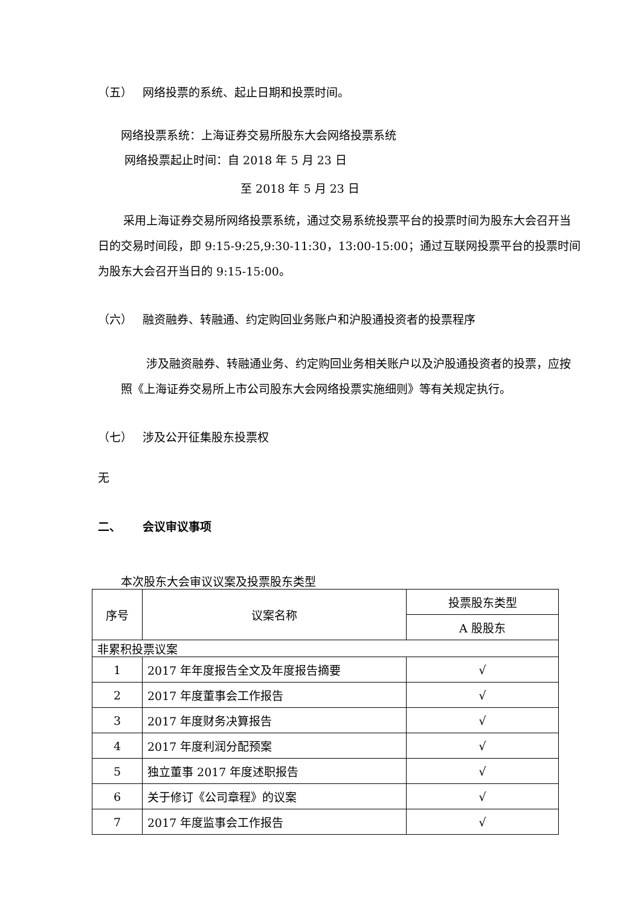（五） 网络投票的系统、起止日期和投票时间。
网络投票系统：上海证券交易所股东大会网络投票系统
网络投票起止时间：自 2018 年 5 月 23 日
至 2018 年 5 月 23 日
采用上海证券交易所网络投票系统，通过交易系统投票平台的投票时间为股东大会召开当日的交易时间段，即 9:15-9:25,9:30-11:30，13:00-15:00；通过互联网投票平台的投票时间为股东大会召开当日的 9:15-15:00。
（六） 融资融券、转融通、约定购回业务账户和沪股通投资者的投票程序
涉及融资融券、转融通业务、约定购回业务相关账户以及沪股通投资者的投票，应按照《上海证券交易所上市公司股东大会网络投票实施细则》等有关规定执行。
（七） 涉及公开征集股东投票权
无
二、 会议审议事项
本次股东大会审议议案及投票股东类型
| 序号 | 议案名称 | 投票股东类型 |
| --- | --- | --- |
| | | A 股股东 |
| 非累积投票议案 | | |
| 1 | 2017 年年度报告全文及年度报告摘要 | √ |
| 2 | 2017 年度董事会工作报告 | √ |
| 3 | 2017 年度财务决算报告 | √ |
| 4 | 2017 年度利润分配预案 | √ |
| 5 | 独立董事 2017 年度述职报告 | √ |
| 6 | 关于修订《公司章程》的议案 | √ |
| 7 | 2017 年度监事会工作报告 | √ |